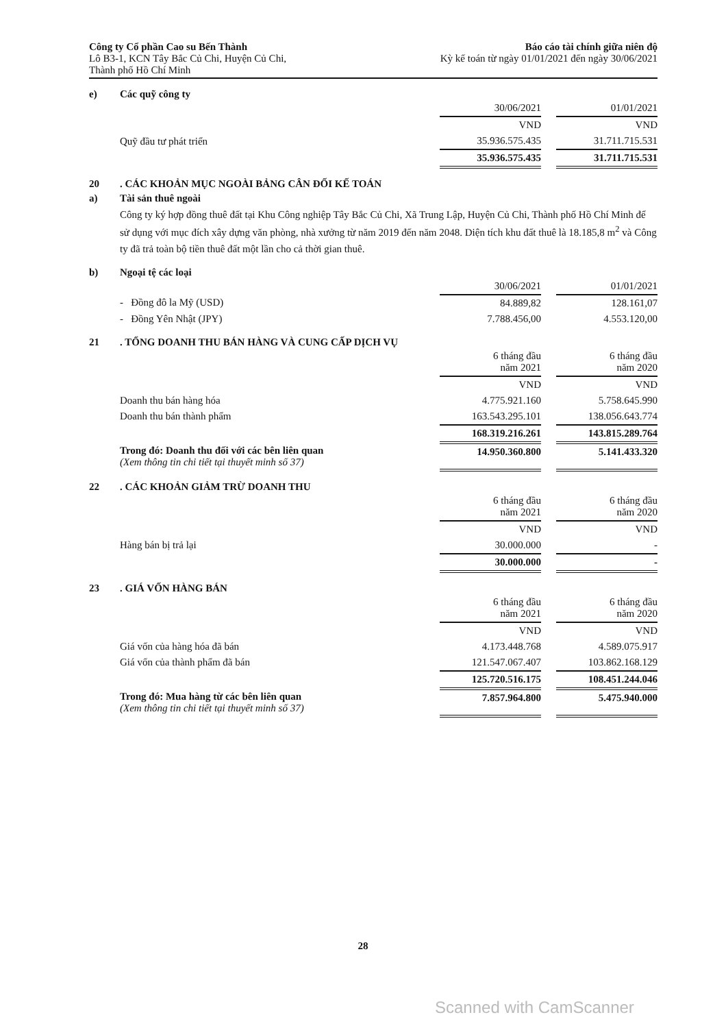Công ty Cổ phần Cao su Bến Thành
Lô B3-1, KCN Tây Bắc Củ Chi, Huyện Củ Chi,
Thành phố Hồ Chí Minh
Báo cáo tài chính giữa niên độ
Kỳ kế toán từ ngày 01/01/2021 đến ngày 30/06/2021
e) Các quỹ công ty
| | 30/06/2021 | | 01/01/2021 |
| | VND | | VND |
| Quỹ đầu tư phát triển | 35.936.575.435 | | 31.711.715.531 |
| | 35.936.575.435 | | 31.711.715.531 |
20. CÁC KHOẢN MỤC NGOÀI BẢNG CÂN ĐỐI KẾ TOÁN
a) Tài sản thuê ngoài
Công ty ký hợp đồng thuê đất tại Khu Công nghiệp Tây Bắc Củ Chi, Xã Trung Lập, Huyện Củ Chi, Thành phố Hồ Chí Minh để sử dụng với mục đích xây dựng văn phòng, nhà xưởng từ năm 2019 đến năm 2048. Diện tích khu đất thuê là 18.185,8 m<sup>2</sup> và Công ty đã trả toàn bộ tiền thuê đất một lần cho cả thời gian thuê.
b) Ngoại tệ các loại
| | 30/06/2021 | | 01/01/2021 |
| - Đồng đô la Mỹ (USD) | 84.889,82 | | 128.161,07 |
| - Đồng Yên Nhật (JPY) | 7.788.456,00 | | 4.553.120,00 |
21. TỔNG DOANH THU BÁN HÀNG VÀ CUNG CẤP DỊCH VỤ
| | 6 tháng đầu năm 2021 | | 6 tháng đầu năm 2020 |
| | VND | | VND |
| Doanh thu bán hàng hóa | 4.775.921.160 | | 5.758.645.990 |
| Doanh thu bán thành phẩm | 163.543.295.101 | | 138.056.643.774 |
| | 168.319.216.261 | | 143.815.289.764 |
| Trong đó: Doanh thu đối với các bên liên quan (Xem thông tin chi tiết tại thuyết minh số 37) | 14.950.360.800 | | 5.141.433.320 |
22. CÁC KHOẢN GIẢM TRỪ DOANH THU
| | 6 tháng đầu năm 2021 | | 6 tháng đầu năm 2020 |
| | VND | | VND |
| Hàng bán bị trả lại | 30.000.000 | | - |
| | 30.000.000 | | - |
23. GIÁ VỐN HÀNG BÁN
| | 6 tháng đầu năm 2021 | | 6 tháng đầu năm 2020 |
| | VND | | VND |
| Giá vốn của hàng hóa đã bán | 4.173.448.768 | | 4.589.075.917 |
| Giá vốn của thành phẩm đã bán | 121.547.067.407 | | 103.862.168.129 |
| | 125.720.516.175 | | 108.451.244.046 |
| Trong đó: Mua hàng từ các bên liên quan (Xem thông tin chi tiết tại thuyết minh số 37) | 7.857.964.800 | | 5.475.940.000 |
28
Scanned with CamScanner